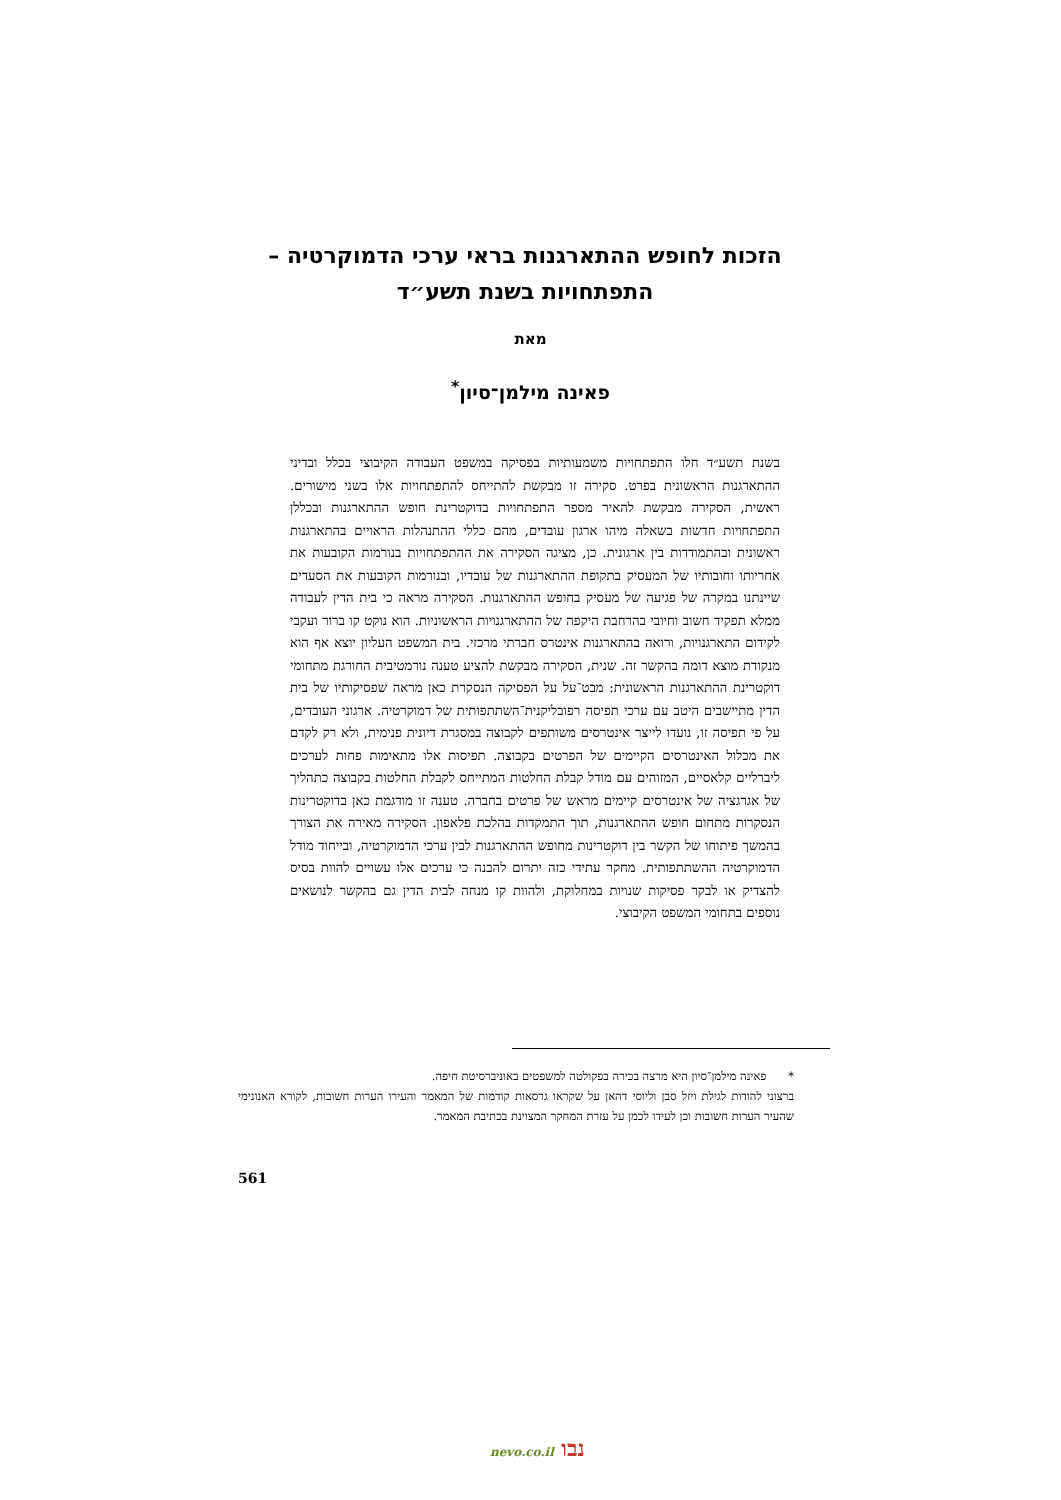הזכות לחופש ההתארגנות בראי ערכי הדמוקרטיה – התפתחויות בשנת תשע״ד
מאת
פאינה מילמן־סיון<sup>*</sup>
בשנת תשע״ד חלו התפתחויות משמעותיות בפסיקה במשפט העבודה הקיבוצי בכלל ובדיני ההתארגנות הראשונית בפרט. סקירה זו מבקשת להתייחס להתפתחויות אלו בשני מישורים. ראשית, הסקירה מבקשת להאיר מספר התפתחויות בדוקטרינת חופש ההתארגנות ובכללן התפתחויות חדשות בשאלה מיהו ארגון עובדים, מהם כללי ההתנהלות הראויים בהתארגנות ראשונית ובהתמודדות בין ארגונית. כן, מציגה הסקירה את ההתפתחויות בנורמות הקובעות את אחריותו וחובותיו של המעסיק בתקופת ההתארגנות של עובדיו, ובנורמות הקובעות את הסעדים שיינתנו במקרה של פגיעה של מעסיק בחופש ההתארגנות. הסקירה מראה כי בית הדין לעבודה ממלא תפקיד חשוב וחיובי בהרחבת היקפה של ההתארגנויות הראשוניות. הוא נוקט קו ברור ועקבי לקידום התארגנויות, ורואה בהתארגנות אינטרס חברתי מרכזי. בית המשפט העליון יוצא אף הוא מנקודת מוצא דומה בהקשר זה. שנית, הסקירה מבקשת להציע טענה נורמטיבית החורגת מתחומי דוקטרינת ההתארגנות הראשונית: מבט־על על הפסיקה הנסקרת כאן מראה שפסיקותיו של בית הדין מתיישבים היטב עם ערכי תפיסה רפובליקנית־השתתפותית של דמוקרטיה. ארגוני העובדים, על פי תפיסה זו, נועדו לייצר אינטרסים משותפים לקבוצה במסגרת דיונית פנימית, ולא רק לקדם את מכלול האינטרסים הקיימים של הפרטים בקבוצה. תפיסות אלו מתאימות פחות לערכים ליברליים קלאסיים, המזוהים עם מודל קבלת החלטות המתייחס לקבלת החלטות בקבוצה כתהליך של אגרגציה של אינטרסים קיימים מראש של פרטים בחברה. טענה זו מודגמת כאן בדוקטרינות הנסקרות מתחום חופש ההתארגנות, תוך התמקדות בהלכת פלאפון. הסקירה מאירה את הצורך בהמשך פיתוחו של הקשר בין דוקטרינות מחופש ההתארגנות לבין ערכי הדמוקרטיה, ובייחוד מודל הדמוקרטיה ההשתתפותית. מחקר עתידי כזה יתרום להבנה כי ערכים אלו עשויים להוות בסיס להצדיק או לבקר פסיקות שנויות במחלוקת, ולהוות קו מנחה לבית הדין גם בהקשר לנושאים נוספים בתחומי המשפט הקיבוצי.
* פאינה מילמן־סיון היא מרצה בכירה בפקולטה למשפטים באוניברסיטת חיפה.
ברצוני להודות לגילת ויזל סבן וליוסי דהאן על שקראו גרסאות קודמות של המאמר והעירו הערות חשובות, לקורא האנונימי שהעיר הערות חשובות וכן לעידו לכמן על עזרת המחקר המצוינת בכתיבת המאמר.
561
נבו nevo.co.il